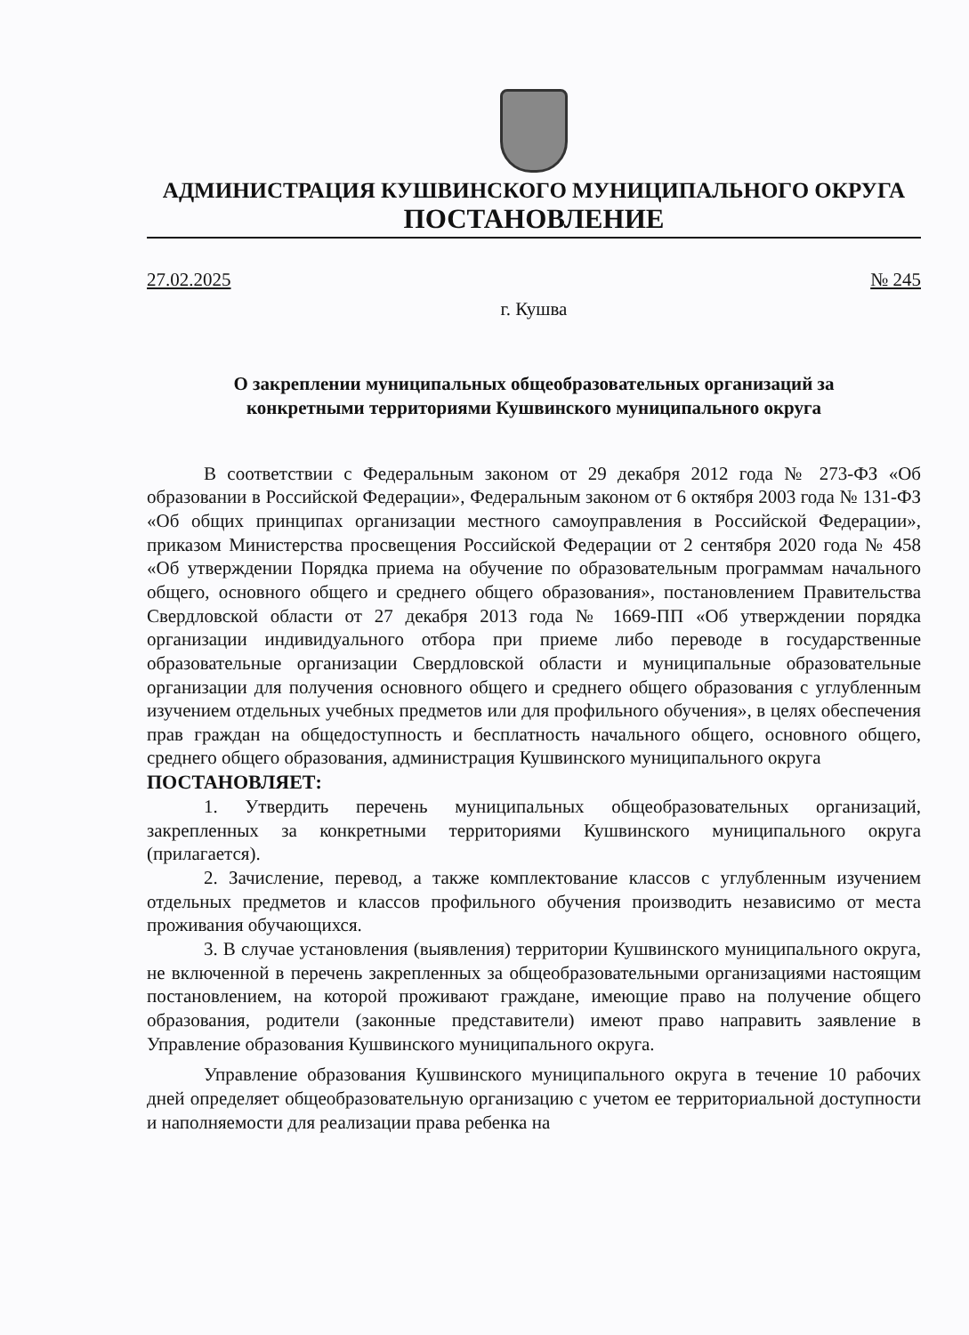АДМИНИСТРАЦИЯ КУШВИНСКОГО МУНИЦИПАЛЬНОГО ОКРУГА
ПОСТАНОВЛЕНИЕ
27.02.2025 № 245
г. Кушва
О закреплении муниципальных общеобразовательных организаций за
конкретными территориями Кушвинского муниципального округа
В соответствии с Федеральным законом от 29 декабря 2012 года № 273-ФЗ «Об образовании в Российской Федерации», Федеральным законом от 6 октября 2003 года № 131-ФЗ «Об общих принципах организации местного самоуправления в Российской Федерации», приказом Министерства просвещения Российской Федерации от 2 сентября 2020 года № 458 «Об утверждении Порядка приема на обучение по образовательным программам начального общего, основного общего и среднего общего образования», постановлением Правительства Свердловской области от 27 декабря 2013 года № 1669-ПП «Об утверждении порядка организации индивидуального отбора при приеме либо переводе в государственные образовательные организации Свердловской области и муниципальные образовательные организации для получения основного общего и среднего общего образования с углубленным изучением отдельных учебных предметов или для профильного обучения», в целях обеспечения прав граждан на общедоступность и бесплатность начального общего, основного общего, среднего общего образования, администрация Кушвинского муниципального округа
ПОСТАНОВЛЯЕТ:
1. Утвердить перечень муниципальных общеобразовательных организаций, закрепленных за конкретными территориями Кушвинского муниципального округа (прилагается).
2. Зачисление, перевод, а также комплектование классов с углубленным изучением отдельных предметов и классов профильного обучения производить независимо от места проживания обучающихся.
3. В случае установления (выявления) территории Кушвинского муниципального округа, не включенной в перечень закрепленных за общеобразовательными организациями настоящим постановлением, на которой проживают граждане, имеющие право на получение общего образования, родители (законные представители) имеют право направить заявление в Управление образования Кушвинского муниципального округа.
Управление образования Кушвинского муниципального округа в течение 10 рабочих дней определяет общеобразовательную организацию с учетом ее территориальной доступности и наполняемости для реализации права ребенка на